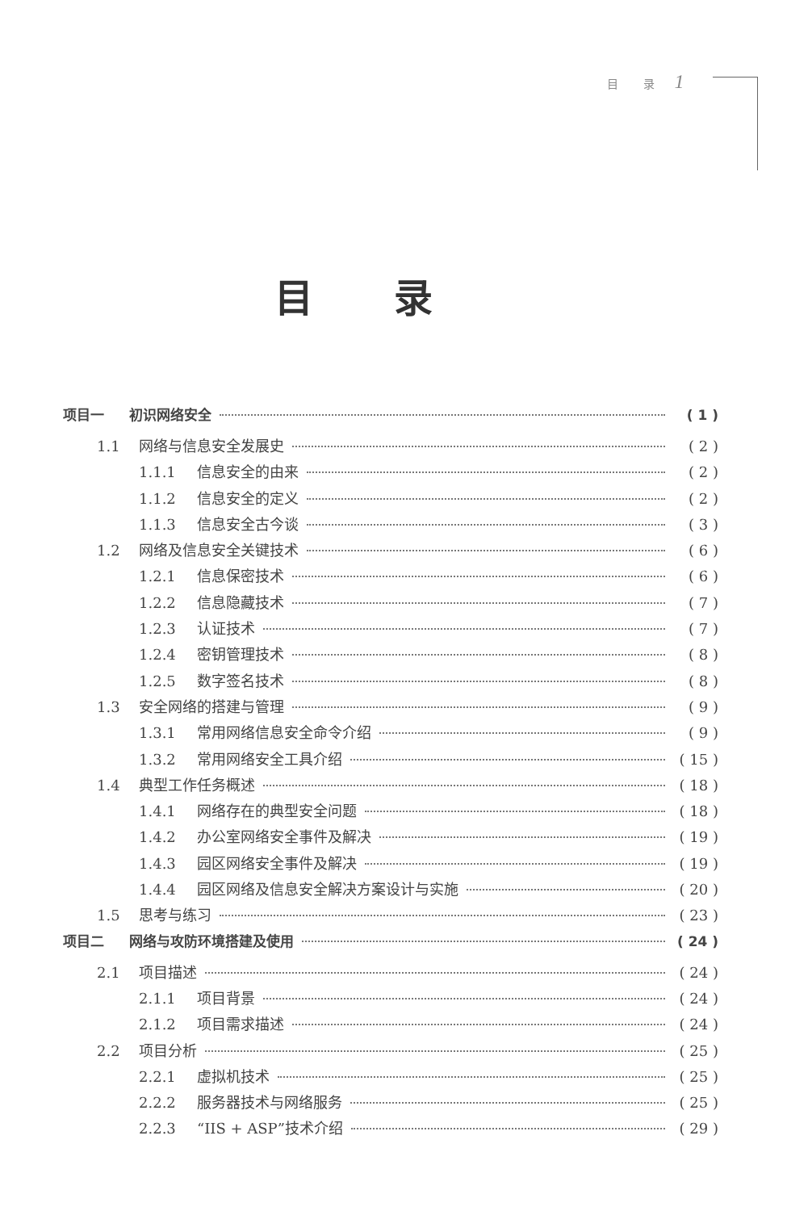目 录 1
目录
项目一 初识网络安全 ( 1 )
1.1 网络与信息安全发展史 ( 2 )
1.1.1 信息安全的由来 ( 2 )
1.1.2 信息安全的定义 ( 2 )
1.1.3 信息安全古今谈 ( 3 )
1.2 网络及信息安全关键技术 ( 6 )
1.2.1 信息保密技术 ( 6 )
1.2.2 信息隐藏技术 ( 7 )
1.2.3 认证技术 ( 7 )
1.2.4 密钥管理技术 ( 8 )
1.2.5 数字签名技术 ( 8 )
1.3 安全网络的搭建与管理 ( 9 )
1.3.1 常用网络信息安全命令介绍 ( 9 )
1.3.2 常用网络安全工具介绍 ( 15 )
1.4 典型工作任务概述 ( 18 )
1.4.1 网络存在的典型安全问题 ( 18 )
1.4.2 办公室网络安全事件及解决 ( 19 )
1.4.3 园区网络安全事件及解决 ( 19 )
1.4.4 园区网络及信息安全解决方案设计与实施 ( 20 )
1.5 思考与练习 ( 23 )
项目二 网络与攻防环境搭建及使用 ( 24 )
2.1 项目描述 ( 24 )
2.1.1 项目背景 ( 24 )
2.1.2 项目需求描述 ( 24 )
2.2 项目分析 ( 25 )
2.2.1 虚拟机技术 ( 25 )
2.2.2 服务器技术与网络服务 ( 25 )
2.2.3 “IIS + ASP”技术介绍 ( 29 )